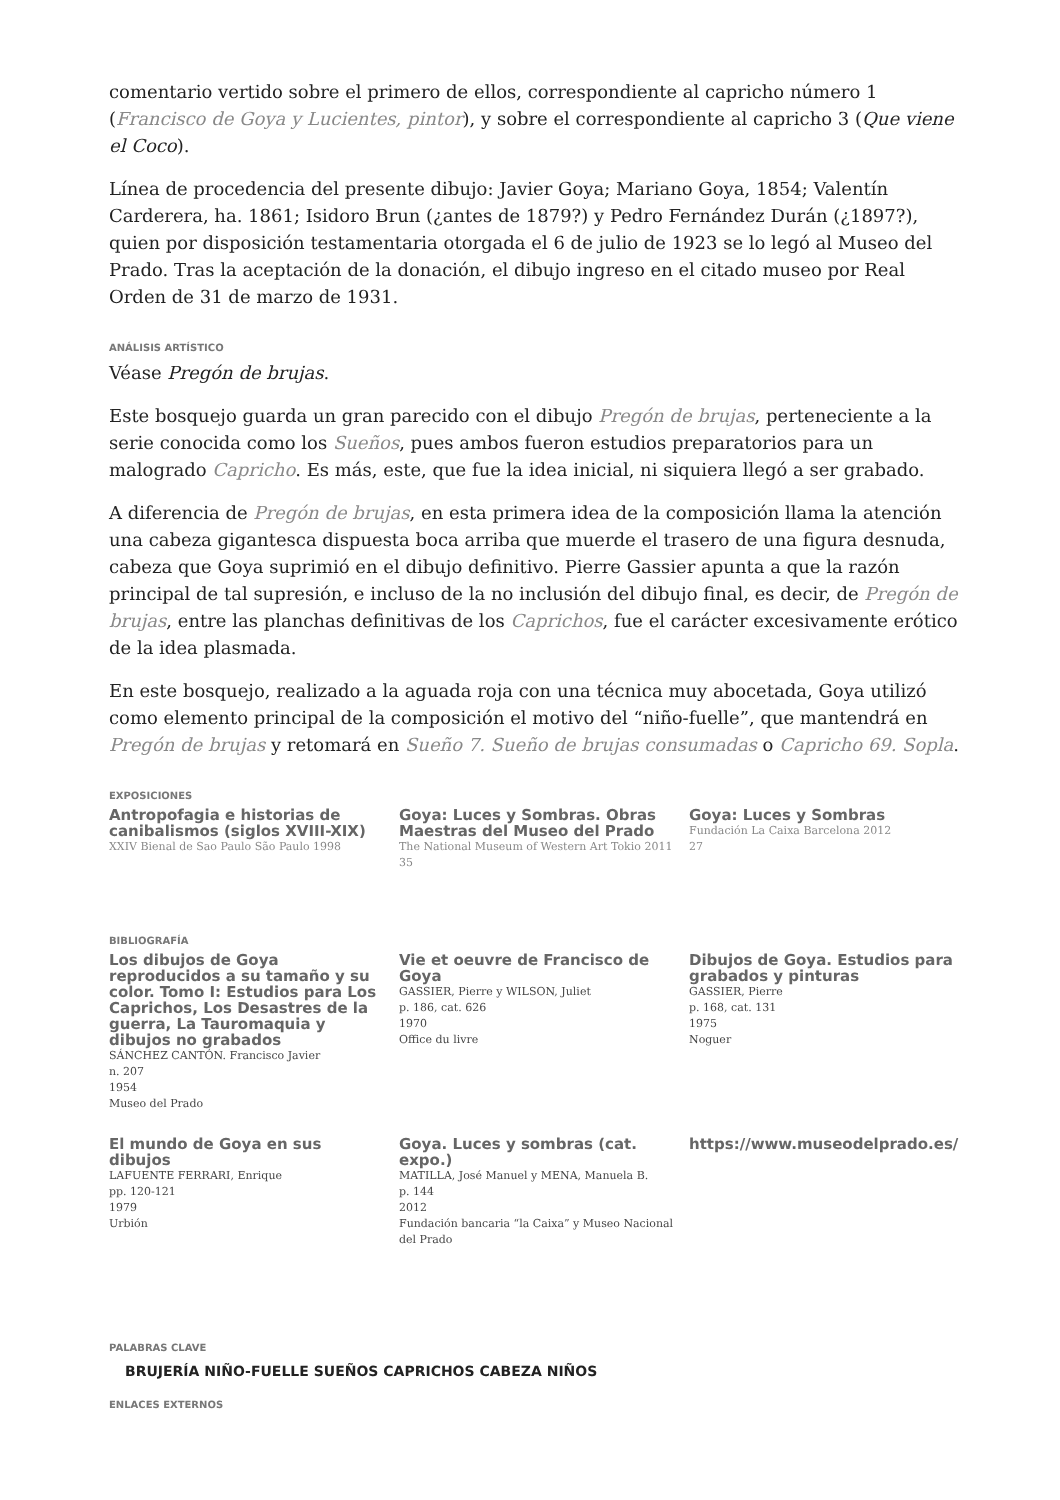comentario vertido sobre el primero de ellos, correspondiente al capricho número 1 (Francisco de Goya y Lucientes, pintor), y sobre el correspondiente al capricho 3 (Que viene el Coco).
Línea de procedencia del presente dibujo: Javier Goya; Mariano Goya, 1854; Valentín Carderera, ha. 1861; Isidoro Brun (¿antes de 1879?) y Pedro Fernández Durán (¿1897?), quien por disposición testamentaria otorgada el 6 de julio de 1923 se lo legó al Museo del Prado. Tras la aceptación de la donación, el dibujo ingreso en el citado museo por Real Orden de 31 de marzo de 1931.
ANÁLISIS ARTÍSTICO
Véase Pregón de brujas.
Este bosquejo guarda un gran parecido con el dibujo Pregón de brujas, perteneciente a la serie conocida como los Sueños, pues ambos fueron estudios preparatorios para un malogrado Capricho. Es más, este, que fue la idea inicial, ni siquiera llegó a ser grabado.
A diferencia de Pregón de brujas, en esta primera idea de la composición llama la atención una cabeza gigantesca dispuesta boca arriba que muerde el trasero de una figura desnuda, cabeza que Goya suprimió en el dibujo definitivo. Pierre Gassier apunta a que la razón principal de tal supresión, e incluso de la no inclusión del dibujo final, es decir, de Pregón de brujas, entre las planchas definitivas de los Caprichos, fue el carácter excesivamente erótico de la idea plasmada.
En este bosquejo, realizado a la aguada roja con una técnica muy abocetada, Goya utilizó como elemento principal de la composición el motivo del “niño-fuelle”, que mantendrá en Pregón de brujas y retomará en Sueño 7. Sueño de brujas consumadas o Capricho 69. Sopla.
EXPOSICIONES
Antropofagia e historias de canibalismos (siglos XVIII-XIX)
XXIV Bienal de Sao Paulo São Paulo 1998
Goya: Luces y Sombras. Obras Maestras del Museo del Prado
The National Museum of Western Art Tokio 2011
35
Goya: Luces y Sombras
Fundación La Caixa Barcelona 2012
27
BIBLIOGRAFÍA
Los dibujos de Goya reproducidos a su tamaño y su color. Tomo I: Estudios para Los Caprichos, Los Desastres de la guerra, La Tauromaquia y dibujos no grabados
SÁNCHEZ CANTÓN. Francisco Javier
n. 207
1954
Museo del Prado
Vie et oeuvre de Francisco de Goya
GASSIER, Pierre y WILSON, Juliet
p. 186, cat. 626
1970
Office du livre
Dibujos de Goya. Estudios para grabados y pinturas
GASSIER, Pierre
p. 168, cat. 131
1975
Noguer
El mundo de Goya en sus dibujos
LAFUENTE FERRARI, Enrique
pp. 120-121
1979
Urbión
Goya. Luces y sombras (cat. expo.)
MATILLA, José Manuel y MENA, Manuela B.
p. 144
2012
Fundación bancaria “la Caixa” y Museo Nacional del Prado
https://www.museodelprado.es/
PALABRAS CLAVE
BRUJERÍA NIÑO-FUELLE SUEÑOS CAPRICHOS CABEZA NIÑOS
ENLACES EXTERNOS